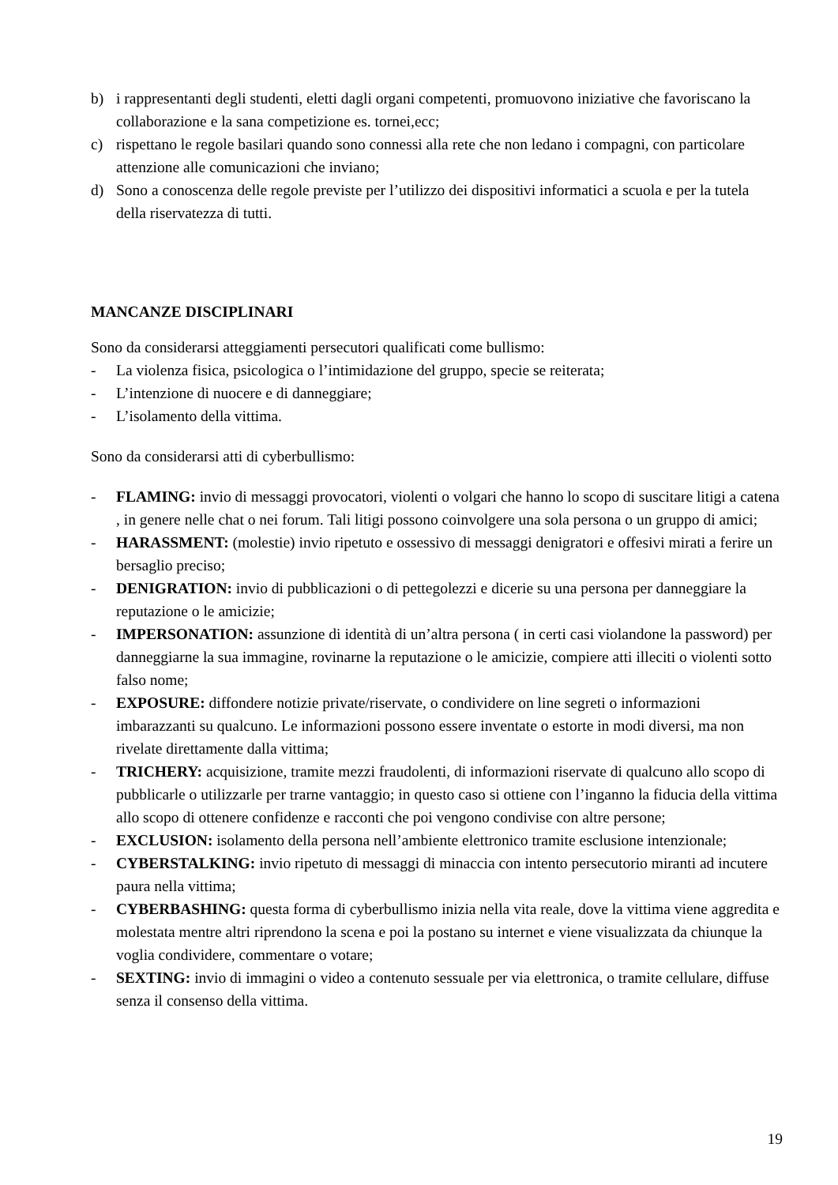b) i rappresentanti degli studenti, eletti dagli organi competenti, promuovono iniziative che favoriscano la collaborazione e la sana competizione es. tornei,ecc;
c) rispettano le regole basilari quando sono connessi alla rete che non ledano i compagni, con particolare attenzione alle comunicazioni che inviano;
d) Sono a conoscenza delle regole previste per l’utilizzo dei dispositivi informatici a scuola e per la tutela della riservatezza di tutti.
MANCANZE DISCIPLINARI
Sono da considerarsi atteggiamenti persecutori qualificati come bullismo:
- La violenza fisica, psicologica o l’intimidazione del gruppo, specie se reiterata;
- L’intenzione di nuocere e di danneggiare;
- L’isolamento della vittima.
Sono da considerarsi atti di cyberbullismo:
- FLAMING: invio di messaggi provocatori, violenti o volgari che hanno lo scopo di suscitare litigi a catena , in genere nelle chat o nei forum. Tali litigi possono coinvolgere una sola persona o un gruppo di amici;
- HARASSMENT: (molestie) invio ripetuto e ossessivo di messaggi denigratori e offesivi mirati a ferire un bersaglio preciso;
- DENIGRATION: invio di pubblicazioni o di pettegolezzi e dicerie su una persona per danneggiare la reputazione o le amicizie;
- IMPERSONATION: assunzione di identità di un’altra persona ( in certi casi violandone la password) per danneggiarne la sua immagine, rovinarne la reputazione o le amicizie, compiere atti illeciti o violenti sotto falso nome;
- EXPOSURE: diffondere notizie private/riservate, o condividere on line segreti o informazioni imbarazzanti su qualcuno. Le informazioni possono essere inventate o estorte in modi diversi, ma non rivelate direttamente dalla vittima;
- TRICHERY: acquisizione, tramite mezzi fraudolenti, di informazioni riservate di qualcuno allo scopo di pubblicarle o utilizzarle per trarne vantaggio; in questo caso si ottiene con l’inganno la fiducia della vittima allo scopo di ottenere confidenze e racconti che poi vengono condivise con altre persone;
- EXCLUSION: isolamento della persona nell’ambiente elettronico tramite esclusione intenzionale;
- CYBERSTALKING: invio ripetuto di messaggi di minaccia con intento persecutorio miranti ad incutere paura nella vittima;
- CYBERBASHING: questa forma di cyberbullismo inizia nella vita reale, dove la vittima viene aggredita e molestata mentre altri riprendono la scena e poi la postano su internet e viene visualizzata da chiunque la voglia condividere, commentare o votare;
- SEXTING: invio di immagini o video a contenuto sessuale per via elettronica, o tramite cellulare, diffuse senza il consenso della vittima.
19